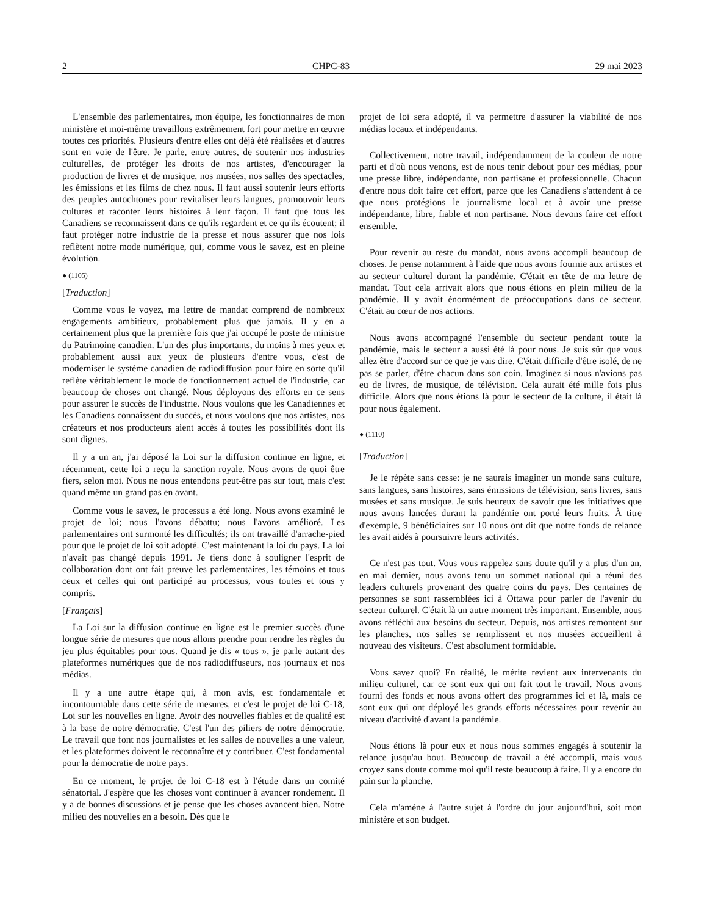2 CHPC-83 29 mai 2023
L'ensemble des parlementaires, mon équipe, les fonctionnaires de mon ministère et moi-même travaillons extrêmement fort pour mettre en œuvre toutes ces priorités. Plusieurs d'entre elles ont déjà été réalisées et d'autres sont en voie de l'être. Je parle, entre autres, de soutenir nos industries culturelles, de protéger les droits de nos artistes, d'encourager la production de livres et de musique, nos musées, nos salles des spectacles, les émissions et les films de chez nous. Il faut aussi soutenir leurs efforts des peuples autochtones pour revitaliser leurs langues, promouvoir leurs cultures et raconter leurs histoires à leur façon. Il faut que tous les Canadiens se reconnaissent dans ce qu'ils regardent et ce qu'ils écoutent; il faut protéger notre industrie de la presse et nous assurer que nos lois reflètent notre mode numérique, qui, comme vous le savez, est en pleine évolution.
● (1105)
[Traduction]
Comme vous le voyez, ma lettre de mandat comprend de nombreux engagements ambitieux, probablement plus que jamais. Il y en a certainement plus que la première fois que j'ai occupé le poste de ministre du Patrimoine canadien. L'un des plus importants, du moins à mes yeux et probablement aussi aux yeux de plusieurs d'entre vous, c'est de moderniser le système canadien de radiodiffusion pour faire en sorte qu'il reflète véritablement le mode de fonctionnement actuel de l'industrie, car beaucoup de choses ont changé. Nous déployons des efforts en ce sens pour assurer le succès de l'industrie. Nous voulons que les Canadiennes et les Canadiens connaissent du succès, et nous voulons que nos artistes, nos créateurs et nos producteurs aient accès à toutes les possibilités dont ils sont dignes.
Il y a un an, j'ai déposé la Loi sur la diffusion continue en ligne, et récemment, cette loi a reçu la sanction royale. Nous avons de quoi être fiers, selon moi. Nous ne nous entendons peut-être pas sur tout, mais c'est quand même un grand pas en avant.
Comme vous le savez, le processus a été long. Nous avons examiné le projet de loi; nous l'avons débattu; nous l'avons amélioré. Les parlementaires ont surmonté les difficultés; ils ont travaillé d'arrache-pied pour que le projet de loi soit adopté. C'est maintenant la loi du pays. La loi n'avait pas changé depuis 1991. Je tiens donc à souligner l'esprit de collaboration dont ont fait preuve les parlementaires, les témoins et tous ceux et celles qui ont participé au processus, vous toutes et tous y compris.
[Français]
La Loi sur la diffusion continue en ligne est le premier succès d'une longue série de mesures que nous allons prendre pour rendre les règles du jeu plus équitables pour tous. Quand je dis « tous », je parle autant des plateformes numériques que de nos radiodiffuseurs, nos journaux et nos médias.
Il y a une autre étape qui, à mon avis, est fondamentale et incontournable dans cette série de mesures, et c'est le projet de loi C-18, Loi sur les nouvelles en ligne. Avoir des nouvelles fiables et de qualité est à la base de notre démocratie. C'est l'un des piliers de notre démocratie. Le travail que font nos journalistes et les salles de nouvelles a une valeur, et les plateformes doivent le reconnaître et y contribuer. C'est fondamental pour la démocratie de notre pays.
En ce moment, le projet de loi C-18 est à l'étude dans un comité sénatorial. J'espère que les choses vont continuer à avancer rondement. Il y a de bonnes discussions et je pense que les choses avancent bien. Notre milieu des nouvelles en a besoin. Dès que le
projet de loi sera adopté, il va permettre d'assurer la viabilité de nos médias locaux et indépendants.
Collectivement, notre travail, indépendamment de la couleur de notre parti et d'où nous venons, est de nous tenir debout pour ces médias, pour une presse libre, indépendante, non partisane et professionnelle. Chacun d'entre nous doit faire cet effort, parce que les Canadiens s'attendent à ce que nous protégions le journalisme local et à avoir une presse indépendante, libre, fiable et non partisane. Nous devons faire cet effort ensemble.
Pour revenir au reste du mandat, nous avons accompli beaucoup de choses. Je pense notamment à l'aide que nous avons fournie aux artistes et au secteur culturel durant la pandémie. C'était en tête de ma lettre de mandat. Tout cela arrivait alors que nous étions en plein milieu de la pandémie. Il y avait énormément de préoccupations dans ce secteur. C'était au cœur de nos actions.
Nous avons accompagné l'ensemble du secteur pendant toute la pandémie, mais le secteur a aussi été là pour nous. Je suis sûr que vous allez être d'accord sur ce que je vais dire. C'était difficile d'être isolé, de ne pas se parler, d'être chacun dans son coin. Imaginez si nous n'avions pas eu de livres, de musique, de télévision. Cela aurait été mille fois plus difficile. Alors que nous étions là pour le secteur de la culture, il était là pour nous également.
● (1110)
[Traduction]
Je le répète sans cesse: je ne saurais imaginer un monde sans culture, sans langues, sans histoires, sans émissions de télévision, sans livres, sans musées et sans musique. Je suis heureux de savoir que les initiatives que nous avons lancées durant la pandémie ont porté leurs fruits. À titre d'exemple, 9 bénéficiaires sur 10 nous ont dit que notre fonds de relance les avait aidés à poursuivre leurs activités.
Ce n'est pas tout. Vous vous rappelez sans doute qu'il y a plus d'un an, en mai dernier, nous avons tenu un sommet national qui a réuni des leaders culturels provenant des quatre coins du pays. Des centaines de personnes se sont rassemblées ici à Ottawa pour parler de l'avenir du secteur culturel. C'était là un autre moment très important. Ensemble, nous avons réfléchi aux besoins du secteur. Depuis, nos artistes remontent sur les planches, nos salles se remplissent et nos musées accueillent à nouveau des visiteurs. C'est absolument formidable.
Vous savez quoi? En réalité, le mérite revient aux intervenants du milieu culturel, car ce sont eux qui ont fait tout le travail. Nous avons fourni des fonds et nous avons offert des programmes ici et là, mais ce sont eux qui ont déployé les grands efforts nécessaires pour revenir au niveau d'activité d'avant la pandémie.
Nous étions là pour eux et nous nous sommes engagés à soutenir la relance jusqu'au bout. Beaucoup de travail a été accompli, mais vous croyez sans doute comme moi qu'il reste beaucoup à faire. Il y a encore du pain sur la planche.
Cela m'amène à l'autre sujet à l'ordre du jour aujourd'hui, soit mon ministère et son budget.